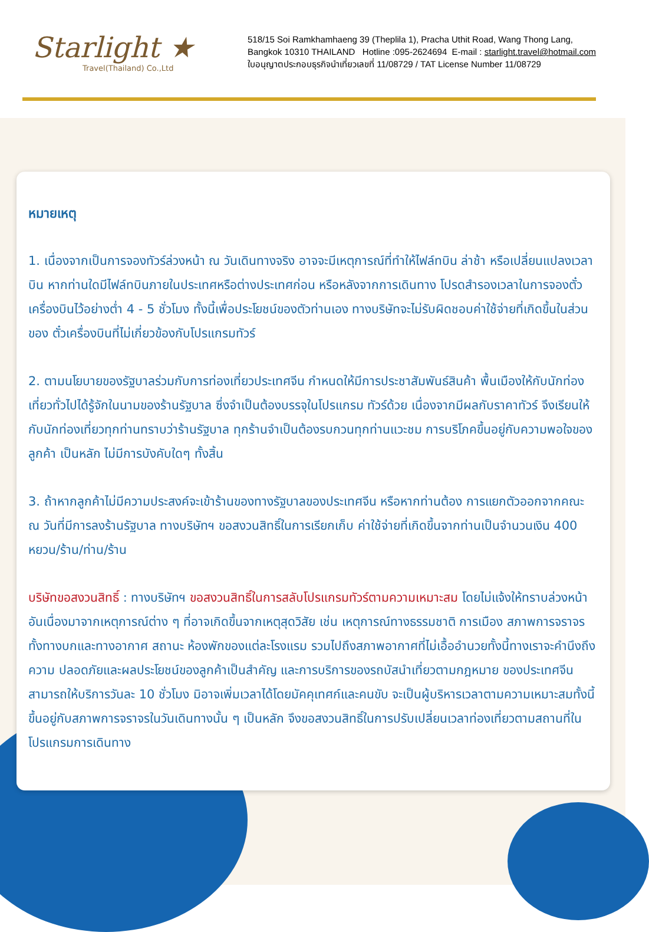Starlight ★
Travel(Thailand) Co.,Ltd
518/15 Soi Ramkhamhaeng 39 (Theplila 1), Pracha Uthit Road, Wang Thong Lang,
Bangkok 10310 THAILAND Hotline :095-2624694 E-mail : starlight.travel@hotmail.com
ใบอนุญาตประกอบธุรกิจนำเที่ยวเลขที่ 11/08729 / TAT License Number 11/08729
หมายเหตุ
1. เนื่องจากเป็นการจองทัวร์ล่วงหน้า ณ วันเดินทางจริง อาจจะมีเหตุการณ์ที่ทำให้ไฟล์ทบิน ล่าช้า หรือเปลี่ยนแปลงเวลาบิน หากท่านใดมีไฟล์ทบินภายในประเทศหรือต่างประเทศก่อน หรือหลังจากการเดินทาง โปรดสำรองเวลาในการจองตั๋วเครื่องบินไว้อย่างต่ำ 4 - 5 ชั่วโมง ทั้งนี้เพื่อประโยชน์ของตัวท่านเอง ทางบริษัทจะไม่รับผิดชอบค่าใช้จ่ายที่เกิดขึ้นในส่วนของ ตั๋วเครื่องบินที่ไม่เกี่ยวข้องกับโปรแกรมทัวร์
2. ตามนโยบายของรัฐบาลร่วมกับการท่องเที่ยวประเทศจีน กำหนดให้มีการประชาสัมพันธ์สินค้า พื้นเมืองให้กับนักท่องเที่ยวทั่วไปได้รู้จักในนามของร้านรัฐบาล ซึ่งจำเป็นต้องบรรจุในโปรแกรม ทัวร์ด้วย เนื่องจากมีผลกับราคาทัวร์ จึงเรียนให้กับนักท่องเที่ยวทุกท่านทราบว่าร้านรัฐบาล ทุกร้านจำเป็นต้องรบกวนทุกท่านแวะชม การบริโภคขึ้นอยู่กับความพอใจของลูกค้า เป็นหลัก ไม่มีการบังคับใดๆ ทั้งสิ้น
3. ถ้าหากลูกค้าไม่มีความประสงค์จะเข้าร้านของทางรัฐบาลของประเทศจีน หรือหากท่านต้อง การแยกตัวออกจากคณะ ณ วันที่มีการลงร้านรัฐบาล ทางบริษัทฯ ขอสงวนสิทธิ์ในการเรียกเก็บ ค่าใช้จ่ายที่เกิดขึ้นจากท่านเป็นจำนวนเงิน 400 หยวน/ร้าน/ท่าน/ร้าน
บริษัทขอสงวนสิทธิ์ : ทางบริษัทฯ ขอสงวนสิทธิ์ในการสลับโปรแกรมทัวร์ตามความเหมาะสม โดยไม่แจ้งให้ทราบล่วงหน้า อันเนื่องมาจากเหตุการณ์ต่าง ๆ ที่อาจเกิดขึ้นจากเหตุสุดวิสัย เช่น เหตุการณ์ทางธรรมชาติ การเมือง สภาพการจราจรทั้งทางบกและทางอากาศ สถานะ ห้องพักของแต่ละโรงแรม รวมไปถึงสภาพอากาศที่ไม่เอื้ออำนวยทั้งนี้ทางเราจะคำนึงถึงความ ปลอดภัยและผลประโยชน์ของลูกค้าเป็นสำคัญ และการบริการของรถบัสนำเที่ยวตามกฎหมาย ของประเทศจีนสามารถให้บริการวันละ 10 ชั่วโมง มิอาจเพิ่มเวลาได้โดยมัคคุเทศก์และคนขับ จะเป็นผู้บริหารเวลาตามความเหมาะสมทั้งนี้ขึ้นอยู่กับสภาพการจราจรในวันเดินทางนั้น ๆ เป็นหลัก จึงขอสงวนสิทธิ์ในการปรับเปลี่ยนเวลาท่องเที่ยวตามสถานที่ในโปรแกรมการเดินทาง